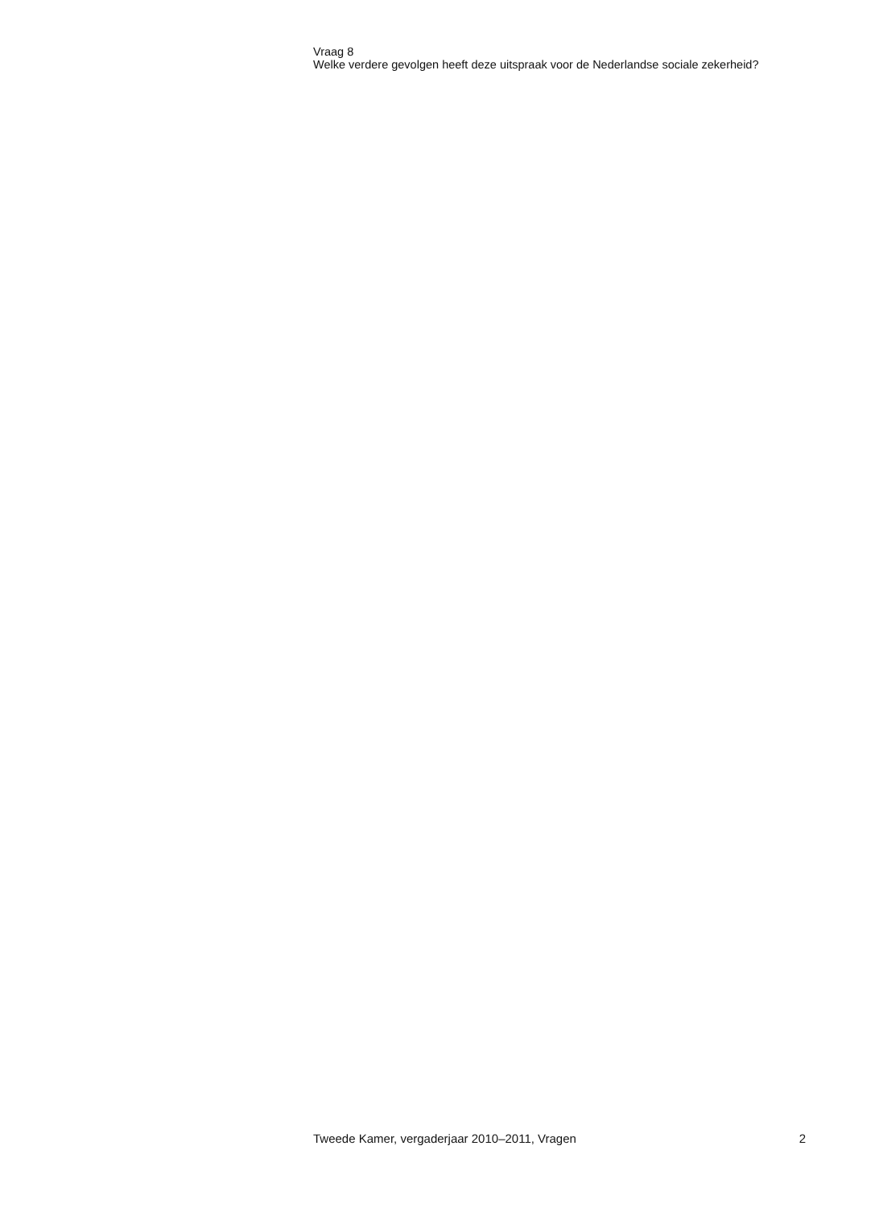Vraag 8
Welke verdere gevolgen heeft deze uitspraak voor de Nederlandse sociale zekerheid?
Tweede Kamer, vergaderjaar 2010–2011, Vragen 2